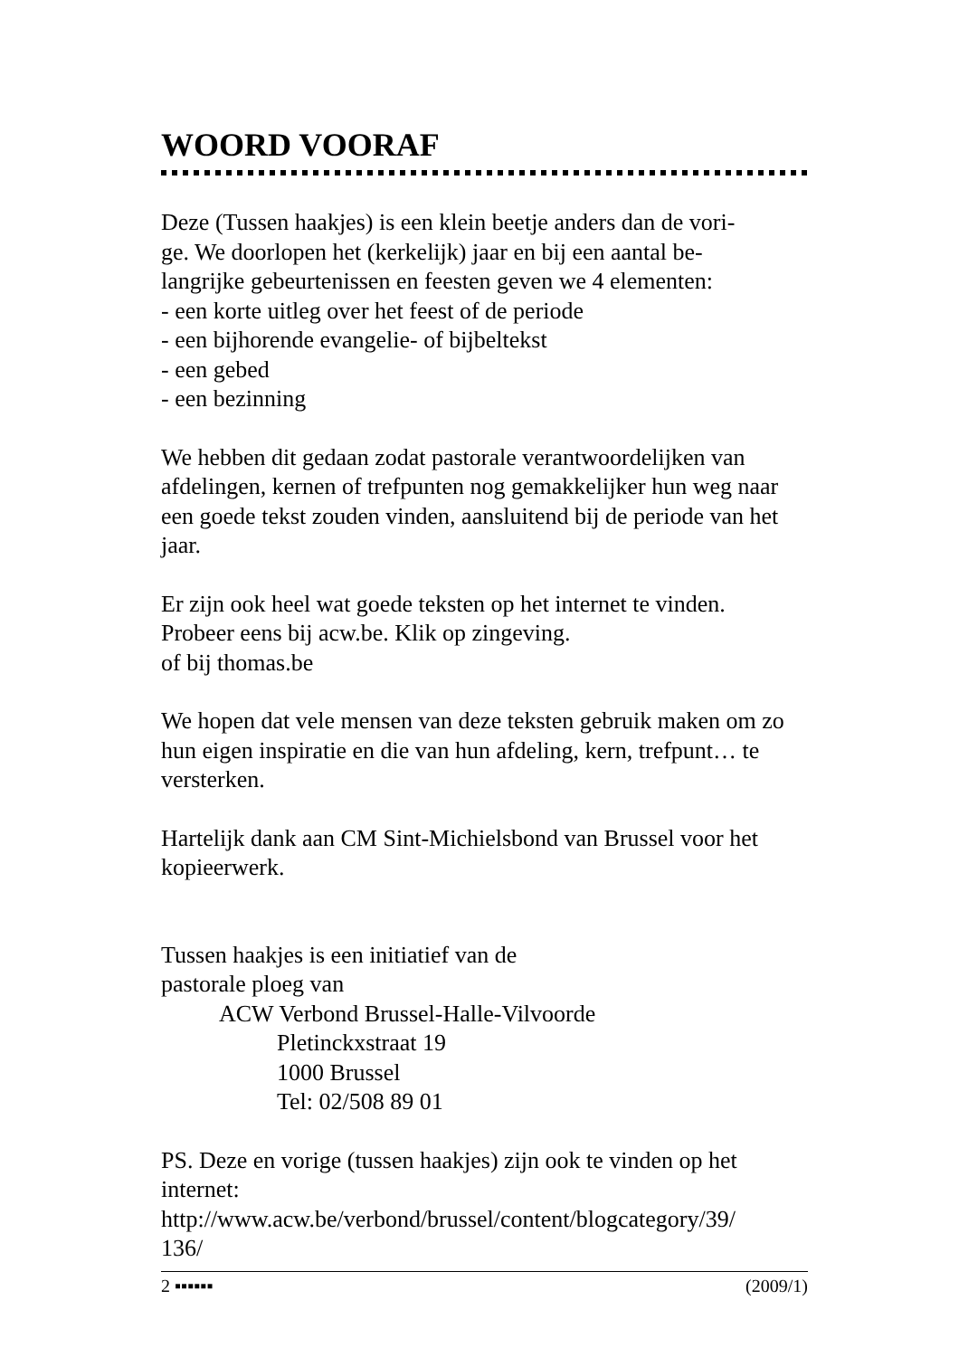WOORD VOORAF
Deze (Tussen haakjes) is een klein beetje anders dan de vori-
ge. We doorlopen het (kerkelijk) jaar en bij een aantal be-
langrijke gebeurtenissen en feesten geven we 4 elementen:
- een korte uitleg over het feest of de periode
- een bijhorende evangelie- of bijbeltekst
- een gebed
- een bezinning
We hebben dit gedaan zodat pastorale verantwoordelijken van afdelingen, kernen of trefpunten nog gemakkelijker hun weg naar een goede tekst zouden vinden, aansluitend bij de periode van het jaar.
Er zijn ook heel wat goede teksten op het internet te vinden.
Probeer eens bij acw.be. Klik op zingeving.
of bij thomas.be
We hopen dat vele mensen van deze teksten gebruik maken om zo hun eigen inspiratie en die van hun afdeling, kern, trefpunt… te versterken.
Hartelijk dank aan CM Sint-Michielsbond van Brussel voor het kopieerwerk.
Tussen haakjes is een initiatief van de
pastorale ploeg van
ACW Verbond Brussel-Halle-Vilvoorde
Pletinckxstraat 19
1000 Brussel
Tel: 02/508 89 01
PS. Deze en vorige (tussen haakjes) zijn ook te vinden op het internet:
http://www.acw.be/verbond/brussel/content/blogcategory/39/
136/
2 ▪▪▪▪▪▪ (2009/1)